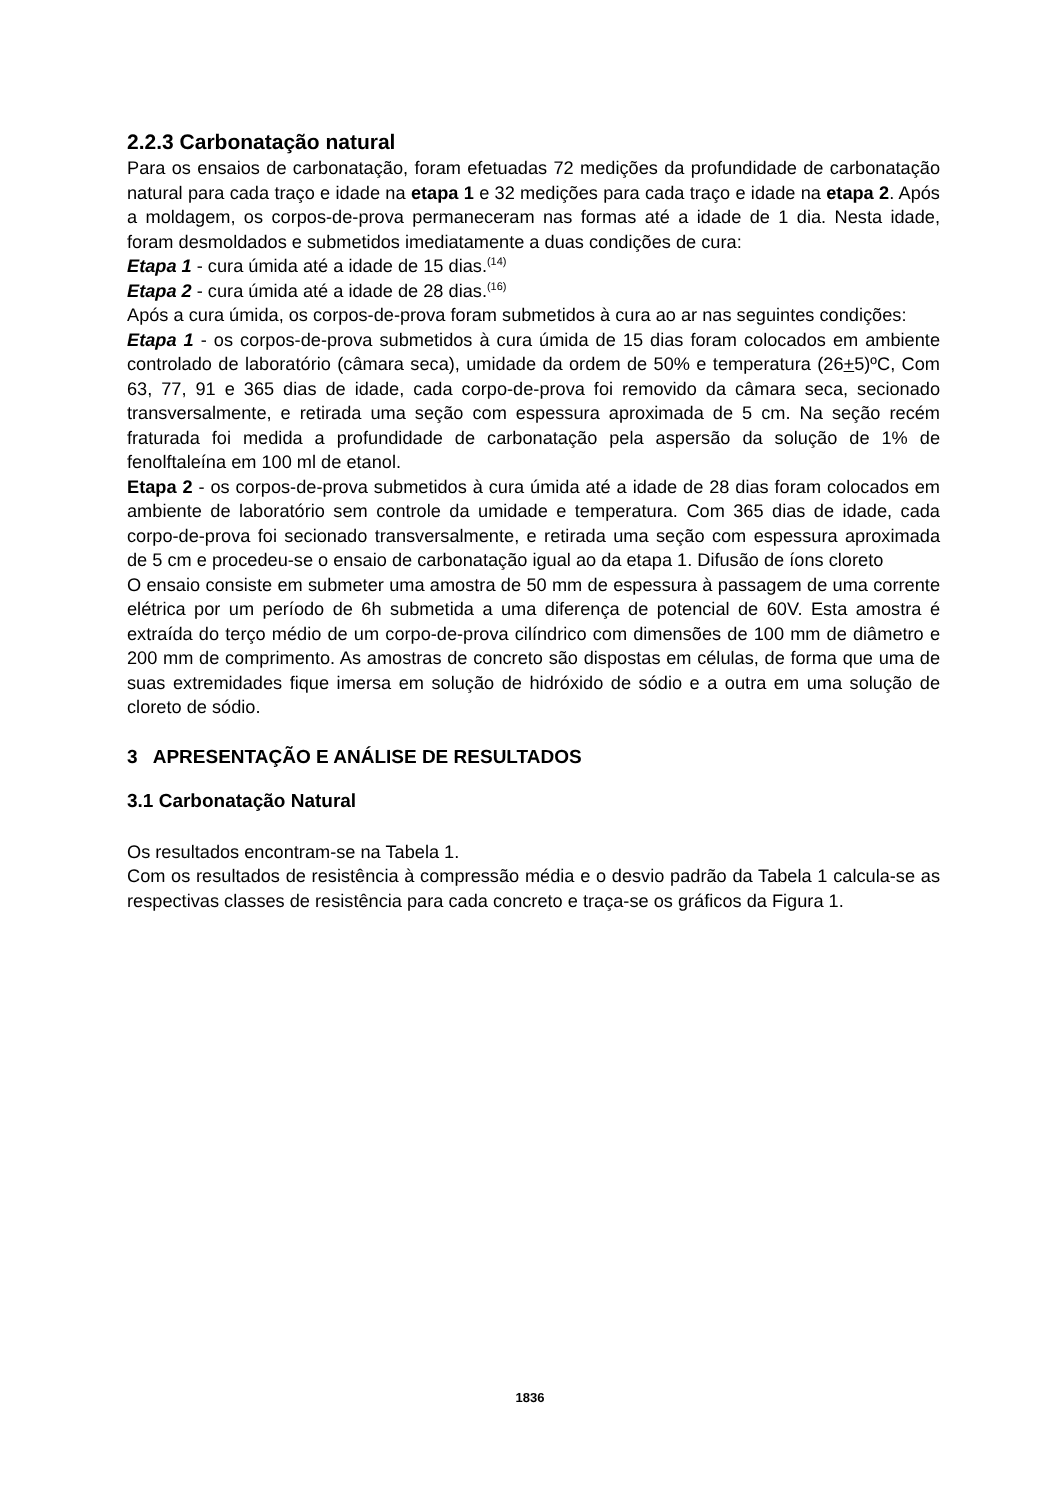2.2.3 Carbonatação natural
Para os ensaios de carbonatação, foram efetuadas 72 medições da profundidade de carbonatação natural para cada traço e idade na etapa 1 e 32 medições para cada traço e idade na etapa 2. Após a moldagem, os corpos-de-prova permaneceram nas formas até a idade de 1 dia. Nesta idade, foram desmoldados e submetidos imediatamente a duas condições de cura:
Etapa 1 - cura úmida até a idade de 15 dias.<sup>(14)</sup>
Etapa 2 - cura úmida até a idade de 28 dias.<sup>(16)</sup>
Após a cura úmida, os corpos-de-prova foram submetidos à cura ao ar nas seguintes condições:
Etapa 1 - os corpos-de-prova submetidos à cura úmida de 15 dias foram colocados em ambiente controlado de laboratório (câmara seca), umidade da ordem de 50% e temperatura (26+5)ºC, Com 63, 77, 91 e 365 dias de idade, cada corpo-de-prova foi removido da câmara seca, secionado transversalmente, e retirada uma seção com espessura aproximada de 5 cm. Na seção recém fraturada foi medida a profundidade de carbonatação pela aspersão da solução de 1% de fenolftaleína em 100 ml de etanol.
Etapa 2 - os corpos-de-prova submetidos à cura úmida até a idade de 28 dias foram colocados em ambiente de laboratório sem controle da umidade e temperatura. Com 365 dias de idade, cada corpo-de-prova foi secionado transversalmente, e retirada uma seção com espessura aproximada de 5 cm e procedeu-se o ensaio de carbonatação igual ao da etapa 1. Difusão de íons cloreto
O ensaio consiste em submeter uma amostra de 50 mm de espessura à passagem de uma corrente elétrica por um período de 6h submetida a uma diferença de potencial de 60V. Esta amostra é extraída do terço médio de um corpo-de-prova cilíndrico com dimensões de 100 mm de diâmetro e 200 mm de comprimento. As amostras de concreto são dispostas em células, de forma que uma de suas extremidades fique imersa em solução de hidróxido de sódio e a outra em uma solução de cloreto de sódio.
3 APRESENTAÇÃO E ANÁLISE DE RESULTADOS
3.1 Carbonatação Natural
Os resultados encontram-se na Tabela 1.
Com os resultados de resistência à compressão média e o desvio padrão da Tabela 1 calcula-se as respectivas classes de resistência para cada concreto e traça-se os gráficos da Figura 1.
1836